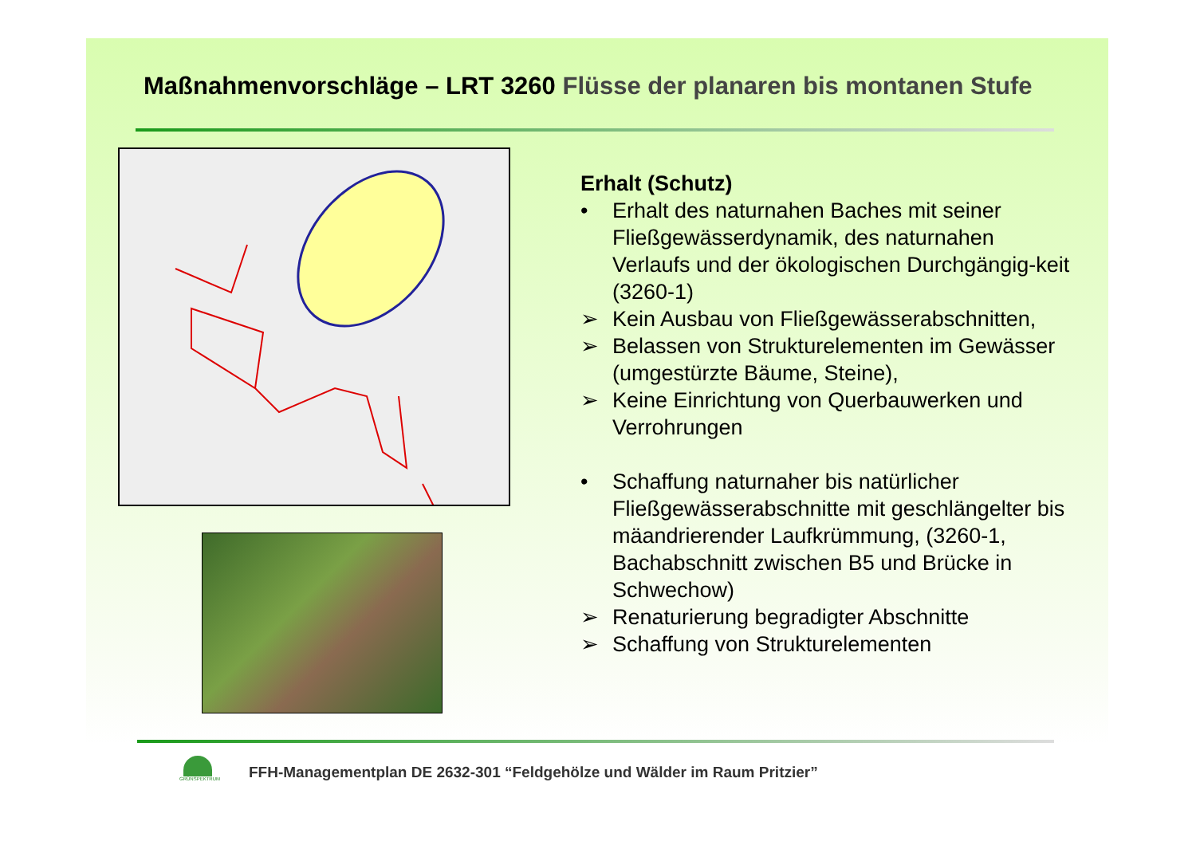Maßnahmenvorschläge – LRT 3260 Flüsse der planaren bis montanen Stufe
Erhalt (Schutz)
• Erhalt des naturnahen Baches mit seiner Fließgewässerdynamik, des naturnahen Verlaufs und der ökologischen Durchgängig-keit (3260-1)
➢ Kein Ausbau von Fließgewässerabschnitten,
➢ Belassen von Strukturelementen im Gewässer (umgestürzte Bäume, Steine),
➢ Keine Einrichtung von Querbauwerken und Verrohrungen
• Schaffung naturnaher bis natürlicher Fließgewässerabschnitte mit geschlängelter bis mäandrierender Laufkrümmung, (3260-1, Bachabschnitt zwischen B5 und Brücke in Schwechow)
➢ Renaturierung begradigter Abschnitte
➢ Schaffung von Strukturelementen
GRÜNSPEKTRUM
FFH-Managementplan DE 2632-301 “Feldgehölze und Wälder im Raum Pritzier”